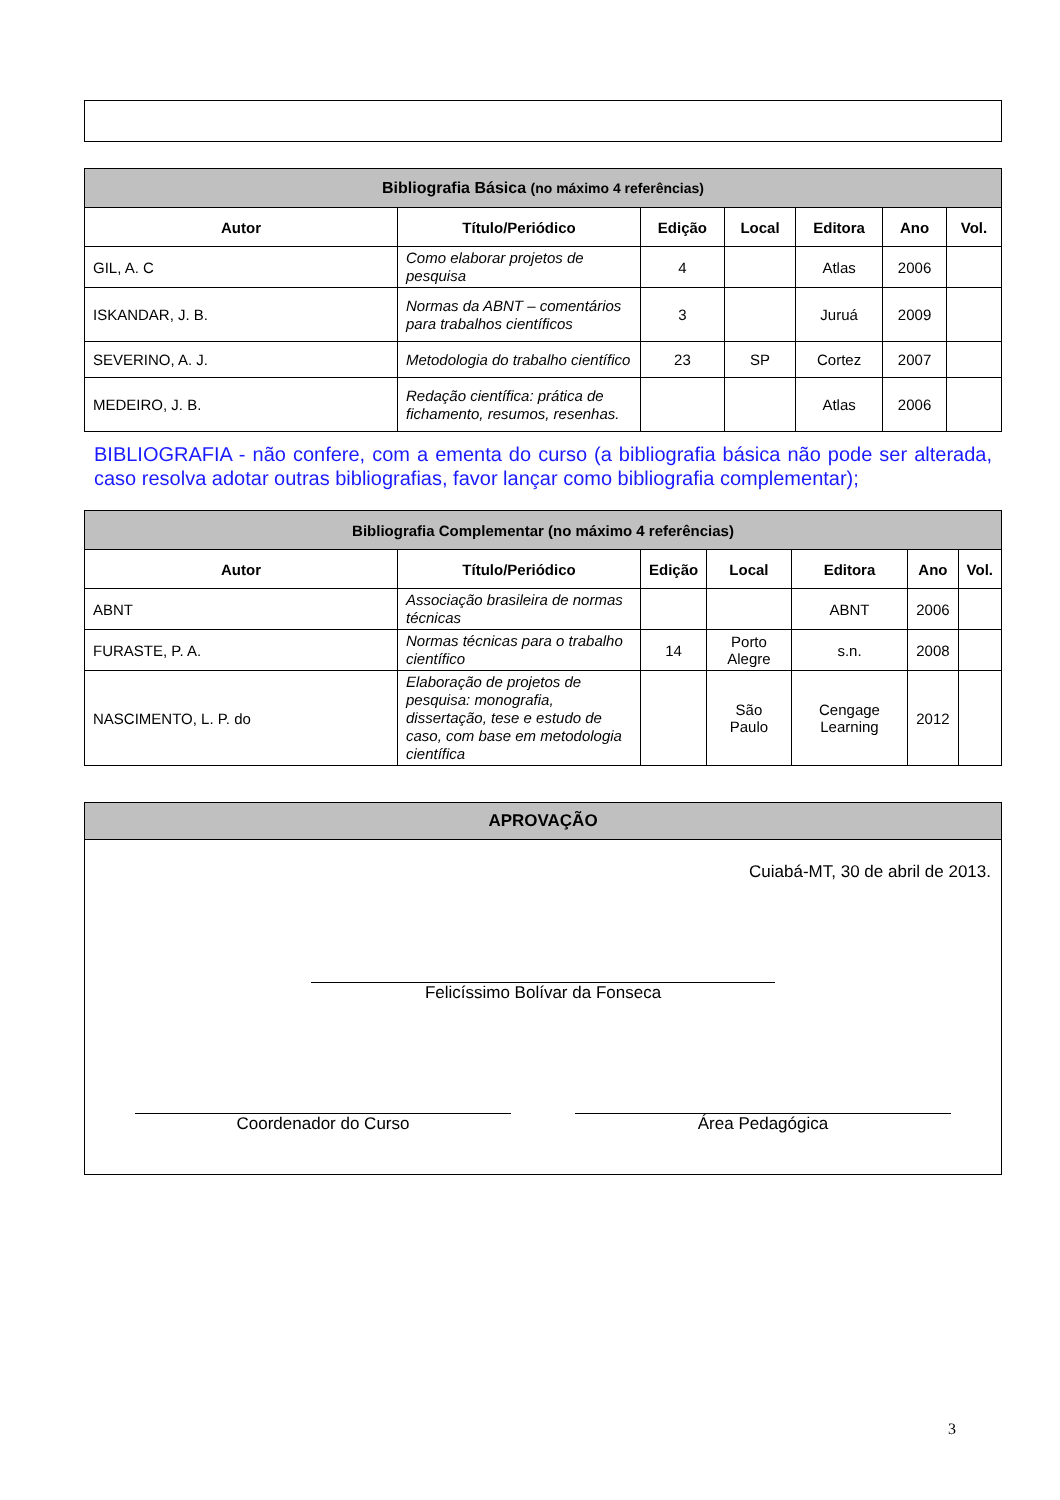| Bibliografia Básica (no máximo 4 referências) | | | | | | |
| Autor | Título/Periódico | Edição | Local | Editora | Ano | Vol. |
| GIL, A. C | Como elaborar projetos de pesquisa | 4 | | Atlas | 2006 | |
| ISKANDAR, J. B. | Normas da ABNT – comentários para trabalhos científicos | 3 | | Juruá | 2009 | |
| SEVERINO, A. J. | Metodologia do trabalho científico | 23 | SP | Cortez | 2007 | |
| MEDEIRO, J. B. | Redação científica: prática de fichamento, resumos, resenhas. | | | Atlas | 2006 | |
BIBLIOGRAFIA - não confere, com a ementa do curso (a bibliografia básica não pode ser alterada, caso resolva adotar outras bibliografias, favor lançar como bibliografia complementar);
| Bibliografia Complementar (no máximo 4 referências) | | | | | | |
| Autor | Título/Periódico | Edição | Local | Editora | Ano | Vol. |
| ABNT | Associação brasileira de normas técnicas | | | ABNT | 2006 | |
| FURASTE, P. A. | Normas técnicas para o trabalho científico | 14 | Porto Alegre | s.n. | 2008 | |
| NASCIMENTO, L. P. do | Elaboração de projetos de pesquisa: monografia, dissertação, tese e estudo de caso, com base em metodologia científica | | São Paulo | Cengage Learning | 2012 | |
APROVAÇÃO
Cuiabá-MT, 30 de abril de 2013.
Felicíssimo Bolívar da Fonseca
Coordenador do Curso Área Pedagógica
3